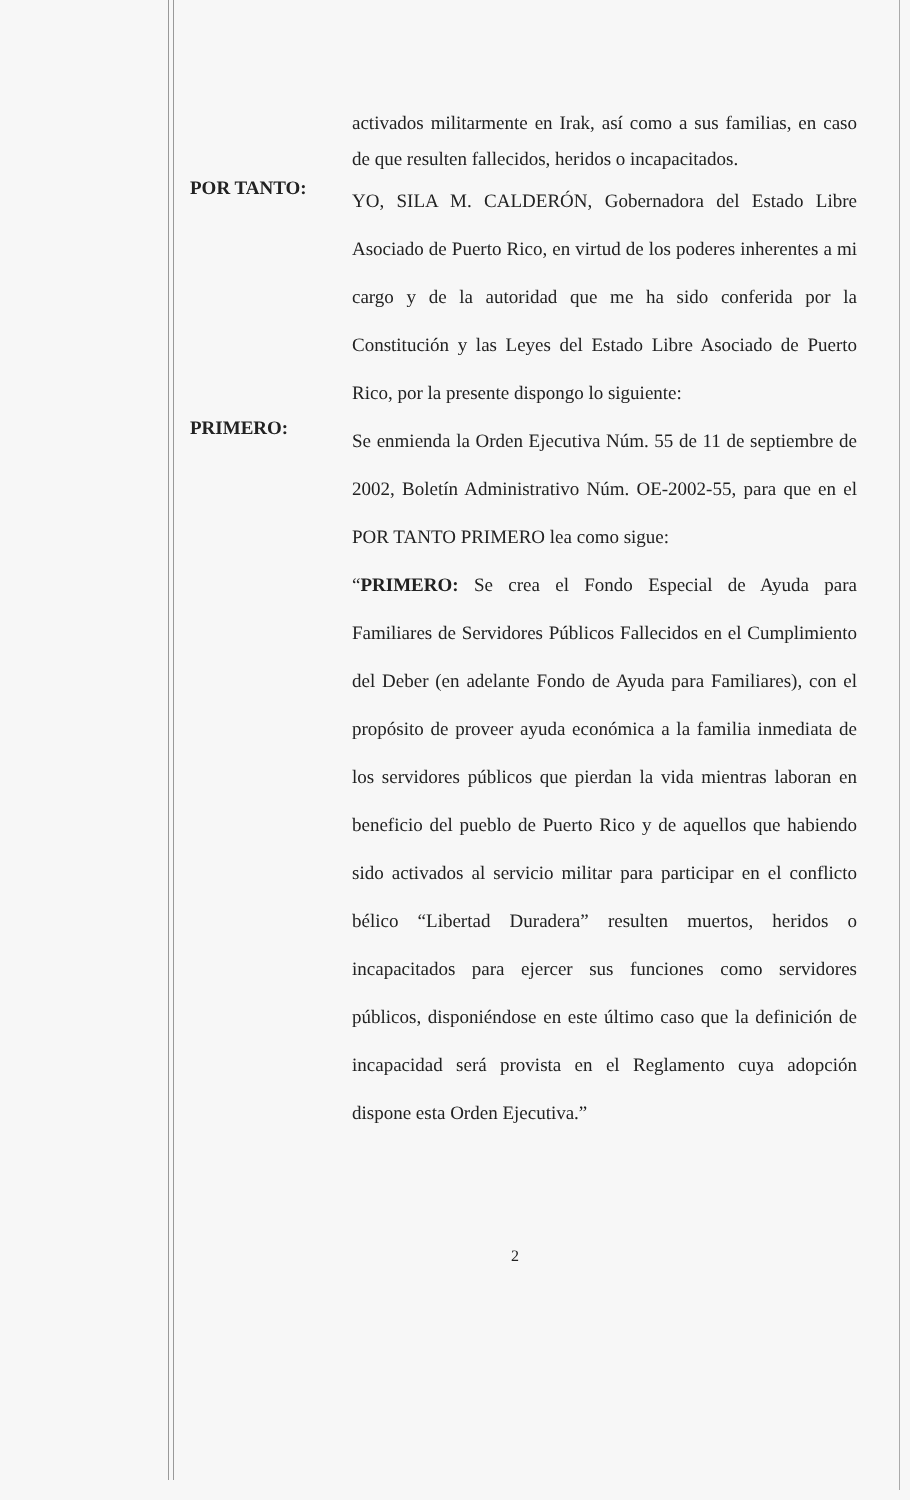activados militarmente en Irak, así como a sus familias, en caso de que resulten fallecidos, heridos o incapacitados.
POR TANTO:
YO, SILA M. CALDERÓN, Gobernadora del Estado Libre Asociado de Puerto Rico, en virtud de los poderes inherentes a mi cargo y de la autoridad que me ha sido conferida por la Constitución y las Leyes del Estado Libre Asociado de Puerto Rico, por la presente dispongo lo siguiente:
PRIMERO:
Se enmienda la Orden Ejecutiva Núm. 55 de 11 de septiembre de 2002, Boletín Administrativo Núm. OE-2002-55, para que en el POR TANTO PRIMERO lea como sigue:
“PRIMERO: Se crea el Fondo Especial de Ayuda para Familiares de Servidores Públicos Fallecidos en el Cumplimiento del Deber (en adelante Fondo de Ayuda para Familiares), con el propósito de proveer ayuda económica a la familia inmediata de los servidores públicos que pierdan la vida mientras laboran en beneficio del pueblo de Puerto Rico y de aquellos que habiendo sido activados al servicio militar para participar en el conflicto bélico “Libertad Duradera” resulten muertos, heridos o incapacitados para ejercer sus funciones como servidores públicos, disponiéndose en este último caso que la definición de incapacidad será provista en el Reglamento cuya adopción dispone esta Orden Ejecutiva.”
2